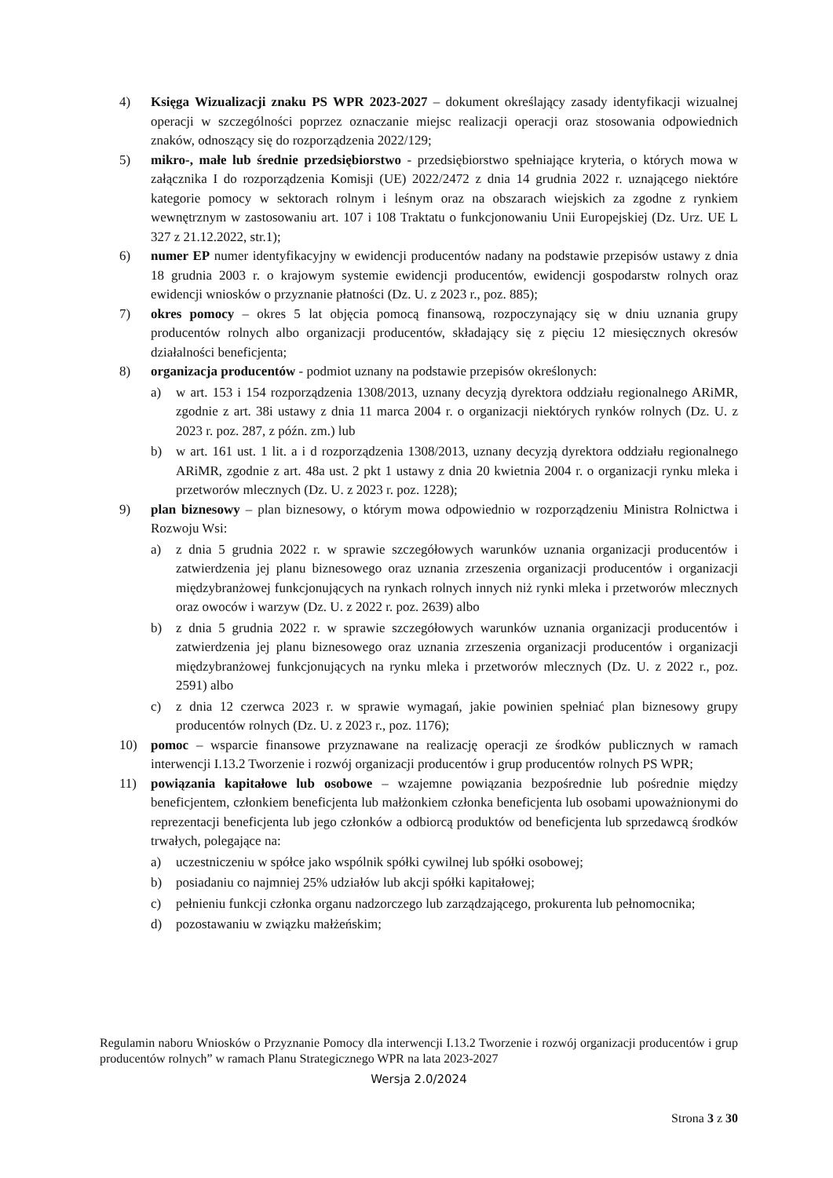4) Księga Wizualizacji znaku PS WPR 2023-2027 – dokument określający zasady identyfikacji wizualnej operacji w szczególności poprzez oznaczanie miejsc realizacji operacji oraz stosowania odpowiednich znaków, odnoszący się do rozporządzenia 2022/129;
5) mikro-, małe lub średnie przedsiębiorstwo - przedsiębiorstwo spełniające kryteria, o których mowa w załącznika I do rozporządzenia Komisji (UE) 2022/2472 z dnia 14 grudnia 2022 r. uznającego niektóre kategorie pomocy w sektorach rolnym i leśnym oraz na obszarach wiejskich za zgodne z rynkiem wewnętrznym w zastosowaniu art. 107 i 108 Traktatu o funkcjonowaniu Unii Europejskiej (Dz. Urz. UE L 327 z 21.12.2022, str.1);
6) numer EP numer identyfikacyjny w ewidencji producentów nadany na podstawie przepisów ustawy z dnia 18 grudnia 2003 r. o krajowym systemie ewidencji producentów, ewidencji gospodarstw rolnych oraz ewidencji wniosków o przyznanie płatności (Dz. U. z 2023 r., poz. 885);
7) okres pomocy – okres 5 lat objęcia pomocą finansową, rozpoczynający się w dniu uznania grupy producentów rolnych albo organizacji producentów, składający się z pięciu 12 miesięcznych okresów działalności beneficjenta;
8) organizacja producentów - podmiot uznany na podstawie przepisów określonych:
a) w art. 153 i 154 rozporządzenia 1308/2013, uznany decyzją dyrektora oddziału regionalnego ARiMR, zgodnie z art. 38i ustawy z dnia 11 marca 2004 r. o organizacji niektórych rynków rolnych (Dz. U. z 2023 r. poz. 287, z późn. zm.) lub
b) w art. 161 ust. 1 lit. a i d rozporządzenia 1308/2013, uznany decyzją dyrektora oddziału regionalnego ARiMR, zgodnie z art. 48a ust. 2 pkt 1 ustawy z dnia 20 kwietnia 2004 r. o organizacji rynku mleka i przetworów mlecznych (Dz. U. z 2023 r. poz. 1228);
9) plan biznesowy – plan biznesowy, o którym mowa odpowiednio w rozporządzeniu Ministra Rolnictwa i Rozwoju Wsi:
a) z dnia 5 grudnia 2022 r. w sprawie szczegółowych warunków uznania organizacji producentów i zatwierdzenia jej planu biznesowego oraz uznania zrzeszenia organizacji producentów i organizacji międzybranżowej funkcjonujących na rynkach rolnych innych niż rynki mleka i przetworów mlecznych oraz owoców i warzyw (Dz. U. z 2022 r. poz. 2639) albo
b) z dnia 5 grudnia 2022 r. w sprawie szczegółowych warunków uznania organizacji producentów i zatwierdzenia jej planu biznesowego oraz uznania zrzeszenia organizacji producentów i organizacji międzybranżowej funkcjonujących na rynku mleka i przetworów mlecznych (Dz. U. z 2022 r., poz. 2591) albo
c) z dnia 12 czerwca 2023 r. w sprawie wymagań, jakie powinien spełniać plan biznesowy grupy producentów rolnych (Dz. U. z 2023 r., poz. 1176);
10) pomoc – wsparcie finansowe przyznawane na realizację operacji ze środków publicznych w ramach interwencji I.13.2 Tworzenie i rozwój organizacji producentów i grup producentów rolnych PS WPR;
11) powiązania kapitałowe lub osobowe – wzajemne powiązania bezpośrednie lub pośrednie między beneficjentem, członkiem beneficjenta lub małżonkiem członka beneficjenta lub osobami upoważnionymi do reprezentacji beneficjenta lub jego członków a odbiorcą produktów od beneficjenta lub sprzedawcą środków trwałych, polegające na:
a) uczestniczeniu w spółce jako wspólnik spółki cywilnej lub spółki osobowej;
b) posiadaniu co najmniej 25% udziałów lub akcji spółki kapitałowej;
c) pełnieniu funkcji członka organu nadzorczego lub zarządzającego, prokurenta lub pełnomocnika;
d) pozostawaniu w związku małżeńskim;
Regulamin naboru Wniosków o Przyznanie Pomocy dla interwencji I.13.2 Tworzenie i rozwój organizacji producentów i grup producentów rolnych” w ramach Planu Strategicznego WPR na lata 2023-2027
Wersja 2.0/2024
Strona 3 z 30